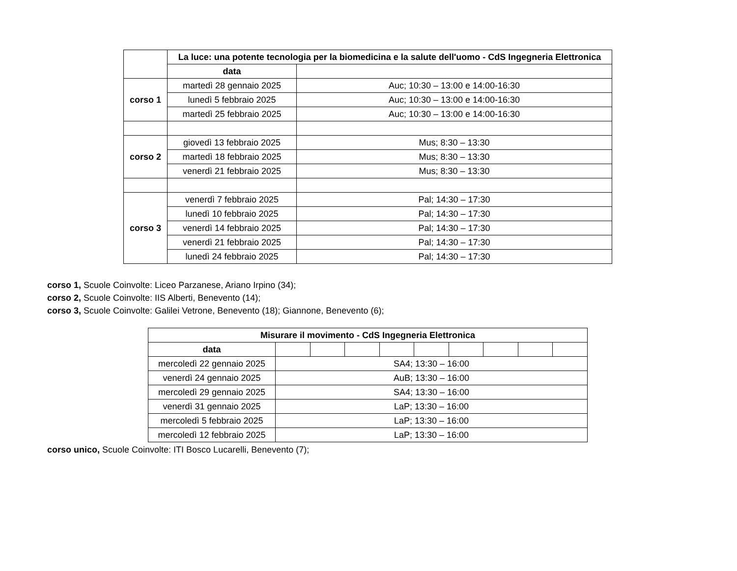| | La luce: una potente tecnologia per la biomedicina e la salute dell'uomo - CdS Ingegneria Elettronica | |
| | data | |
| corso 1 | martedì 28 gennaio 2025 | Auc; 10:30 – 13:00 e 14:00-16:30 |
| | lunedì 5 febbraio 2025 | Auc; 10:30 – 13:00 e 14:00-16:30 |
| | martedì 25 febbraio 2025 | Auc; 10:30 – 13:00 e 14:00-16:30 |
| corso 2 | giovedì 13 febbraio 2025 | Mus; 8:30 – 13:30 |
| | martedì 18 febbraio 2025 | Mus; 8:30 – 13:30 |
| | venerdì 21 febbraio 2025 | Mus; 8:30 – 13:30 |
| corso 3 | venerdì 7 febbraio 2025 | Pal; 14:30 – 17:30 |
| | lunedì 10 febbraio 2025 | Pal; 14:30 – 17:30 |
| | venerdì 14 febbraio 2025 | Pal; 14:30 – 17:30 |
| | venerdì 21 febbraio 2025 | Pal; 14:30 – 17:30 |
| | lunedì 24 febbraio 2025 | Pal; 14:30 – 17:30 |
corso 1, Scuole Coinvolte: Liceo Parzanese, Ariano Irpino (34);
corso 2, Scuole Coinvolte: IIS Alberti, Benevento (14);
corso 3, Scuole Coinvolte: Galilei Vetrone, Benevento (18); Giannone, Benevento (6);
| Misurare il movimento - CdS Ingegneria Elettronica | | | | | | | | | |
| --- | --- | --- | --- | --- | --- | --- | --- | --- | --- |
| data | | | | | | | | | |
| mercoledì 22 gennaio 2025 | SA4; 13:30 – 16:00 | | | | | | | | |
| venerdì 24 gennaio 2025 | AuB; 13:30 – 16:00 | | | | | | | | |
| mercoledì 29 gennaio 2025 | SA4; 13:30 – 16:00 | | | | | | | | |
| venerdì 31 gennaio 2025 | LaP; 13:30 – 16:00 | | | | | | | | |
| mercoledì 5 febbraio 2025 | LaP; 13:30 – 16:00 | | | | | | | | |
| mercoledì 12 febbraio 2025 | LaP; 13:30 – 16:00 | | | | | | | | |
corso unico, Scuole Coinvolte: ITI Bosco Lucarelli, Benevento (7);